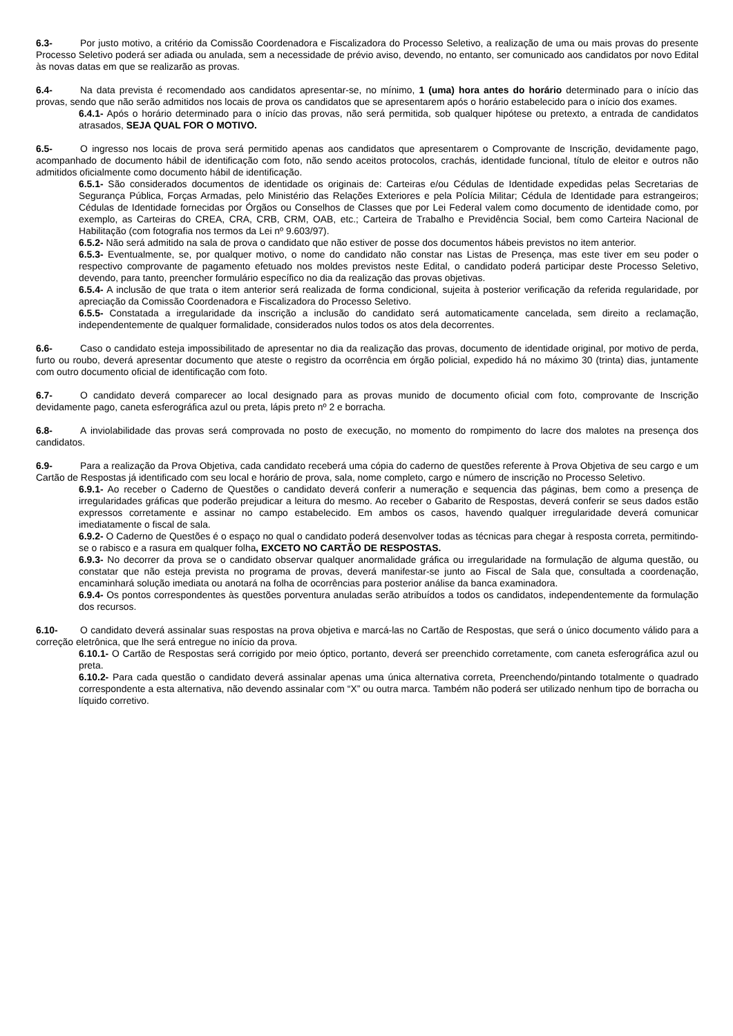6.3- Por justo motivo, a critério da Comissão Coordenadora e Fiscalizadora do Processo Seletivo, a realização de uma ou mais provas do presente Processo Seletivo poderá ser adiada ou anulada, sem a necessidade de prévio aviso, devendo, no entanto, ser comunicado aos candidatos por novo Edital às novas datas em que se realizarão as provas.
6.4- Na data prevista é recomendado aos candidatos apresentar-se, no mínimo, 1 (uma) hora antes do horário determinado para o início das provas, sendo que não serão admitidos nos locais de prova os candidatos que se apresentarem após o horário estabelecido para o início dos exames.
6.4.1- Após o horário determinado para o início das provas, não será permitida, sob qualquer hipótese ou pretexto, a entrada de candidatos atrasados, SEJA QUAL FOR O MOTIVO.
6.5- O ingresso nos locais de prova será permitido apenas aos candidatos que apresentarem o Comprovante de Inscrição, devidamente pago, acompanhado de documento hábil de identificação com foto, não sendo aceitos protocolos, crachás, identidade funcional, título de eleitor e outros não admitidos oficialmente como documento hábil de identificação.
6.5.1- São considerados documentos de identidade os originais de: Carteiras e/ou Cédulas de Identidade expedidas pelas Secretarias de Segurança Pública, Forças Armadas, pelo Ministério das Relações Exteriores e pela Polícia Militar; Cédula de Identidade para estrangeiros; Cédulas de Identidade fornecidas por Órgãos ou Conselhos de Classes que por Lei Federal valem como documento de identidade como, por exemplo, as Carteiras do CREA, CRA, CRB, CRM, OAB, etc.; Carteira de Trabalho e Previdência Social, bem como Carteira Nacional de Habilitação (com fotografia nos termos da Lei nº 9.603/97).
6.5.2- Não será admitido na sala de prova o candidato que não estiver de posse dos documentos hábeis previstos no item anterior.
6.5.3- Eventualmente, se, por qualquer motivo, o nome do candidato não constar nas Listas de Presença, mas este tiver em seu poder o respectivo comprovante de pagamento efetuado nos moldes previstos neste Edital, o candidato poderá participar deste Processo Seletivo, devendo, para tanto, preencher formulário específico no dia da realização das provas objetivas.
6.5.4- A inclusão de que trata o item anterior será realizada de forma condicional, sujeita à posterior verificação da referida regularidade, por apreciação da Comissão Coordenadora e Fiscalizadora do Processo Seletivo.
6.5.5- Constatada a irregularidade da inscrição a inclusão do candidato será automaticamente cancelada, sem direito a reclamação, independentemente de qualquer formalidade, considerados nulos todos os atos dela decorrentes.
6.6- Caso o candidato esteja impossibilitado de apresentar no dia da realização das provas, documento de identidade original, por motivo de perda, furto ou roubo, deverá apresentar documento que ateste o registro da ocorrência em órgão policial, expedido há no máximo 30 (trinta) dias, juntamente com outro documento oficial de identificação com foto.
6.7- O candidato deverá comparecer ao local designado para as provas munido de documento oficial com foto, comprovante de Inscrição devidamente pago, caneta esferográfica azul ou preta, lápis preto nº 2 e borracha.
6.8- A inviolabilidade das provas será comprovada no posto de execução, no momento do rompimento do lacre dos malotes na presença dos candidatos.
6.9- Para a realização da Prova Objetiva, cada candidato receberá uma cópia do caderno de questões referente à Prova Objetiva de seu cargo e um Cartão de Respostas já identificado com seu local e horário de prova, sala, nome completo, cargo e número de inscrição no Processo Seletivo.
6.9.1- Ao receber o Caderno de Questões o candidato deverá conferir a numeração e sequencia das páginas, bem como a presença de irregularidades gráficas que poderão prejudicar a leitura do mesmo. Ao receber o Gabarito de Respostas, deverá conferir se seus dados estão expressos corretamente e assinar no campo estabelecido. Em ambos os casos, havendo qualquer irregularidade deverá comunicar imediatamente o fiscal de sala.
6.9.2- O Caderno de Questões é o espaço no qual o candidato poderá desenvolver todas as técnicas para chegar à resposta correta, permitindo-se o rabisco e a rasura em qualquer folha, EXCETO NO CARTÃO DE RESPOSTAS.
6.9.3- No decorrer da prova se o candidato observar qualquer anormalidade gráfica ou irregularidade na formulação de alguma questão, ou constatar que não esteja prevista no programa de provas, deverá manifestar-se junto ao Fiscal de Sala que, consultada a coordenação, encaminhará solução imediata ou anotará na folha de ocorrências para posterior análise da banca examinadora.
6.9.4- Os pontos correspondentes às questões porventura anuladas serão atribuídos a todos os candidatos, independentemente da formulação dos recursos.
6.10- O candidato deverá assinalar suas respostas na prova objetiva e marcá-las no Cartão de Respostas, que será o único documento válido para a correção eletrônica, que lhe será entregue no início da prova.
6.10.1- O Cartão de Respostas será corrigido por meio óptico, portanto, deverá ser preenchido corretamente, com caneta esferográfica azul ou preta.
6.10.2- Para cada questão o candidato deverá assinalar apenas uma única alternativa correta, Preenchendo/pintando totalmente o quadrado correspondente a esta alternativa, não devendo assinalar com “X” ou outra marca. Também não poderá ser utilizado nenhum tipo de borracha ou líquido corretivo.